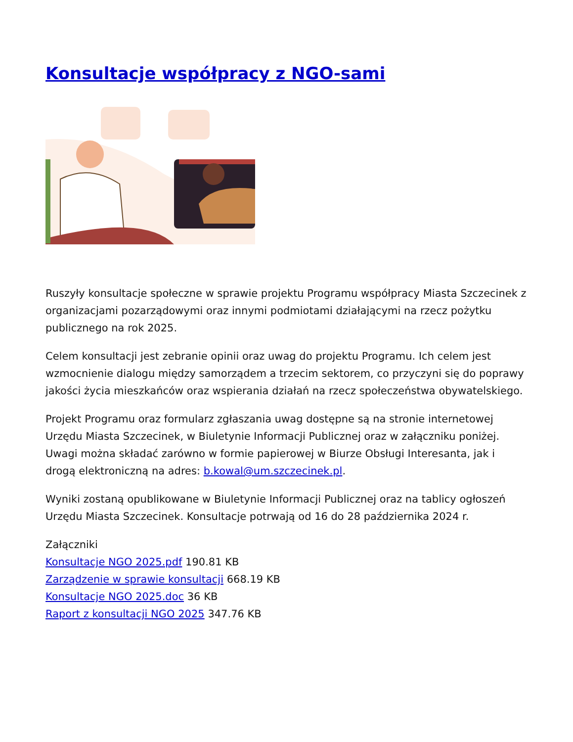Konsultacje współpracy z NGO-sami
Ruszyły konsultacje społeczne w sprawie projektu Programu współpracy Miasta Szczecinek z organizacjami pozarządowymi oraz innymi podmiotami działającymi na rzecz pożytku publicznego na rok 2025.
Celem konsultacji jest zebranie opinii oraz uwag do projektu Programu. Ich celem jest wzmocnienie dialogu między samorządem a trzecim sektorem, co przyczyni się do poprawy jakości życia mieszkańców oraz wspierania działań na rzecz społeczeństwa obywatelskiego.
Projekt Programu oraz formularz zgłaszania uwag dostępne są na stronie internetowej Urzędu Miasta Szczecinek, w Biuletynie Informacji Publicznej oraz w załączniku poniżej. Uwagi można składać zarówno w formie papierowej w Biurze Obsługi Interesanta, jak i drogą elektroniczną na adres: b.kowal@um.szczecinek.pl.
Wyniki zostaną opublikowane w Biuletynie Informacji Publicznej oraz na tablicy ogłoszeń Urzędu Miasta Szczecinek. Konsultacje potrwają od 16 do 28 października 2024 r.
Załączniki
Konsultacje NGO 2025.pdf 190.81 KB
Zarządzenie w sprawie konsultacji 668.19 KB
Konsultacje NGO 2025.doc 36 KB
Raport z konsultacji NGO 2025 347.76 KB